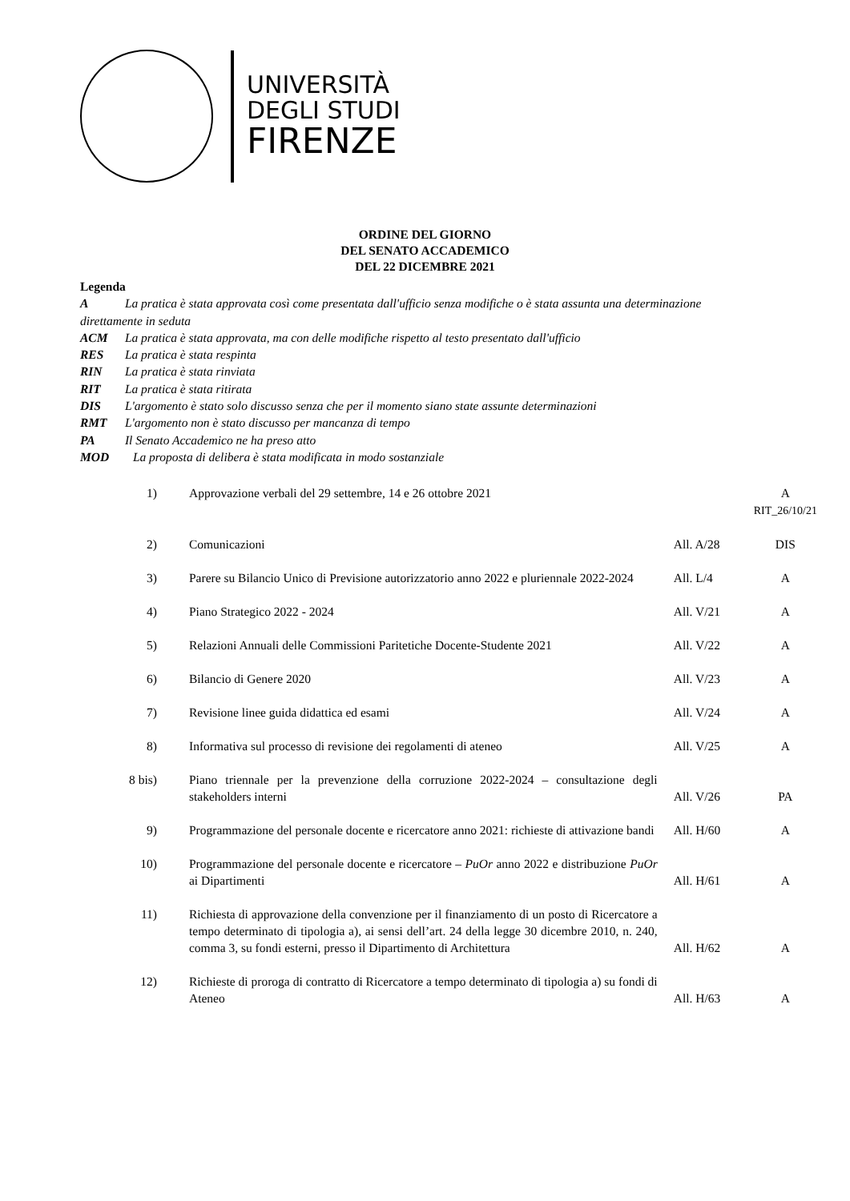UNIVERSITÀ
DEGLI STUDI
FIRENZE
ORDINE DEL GIORNO
DEL SENATO ACCADEMICO
DEL 22 DICEMBRE 2021
Legenda
A La pratica è stata approvata così come presentata dall'ufficio senza modifiche o è stata assunta una determinazione direttamente in seduta
ACM La pratica è stata approvata, ma con delle modifiche rispetto al testo presentato dall'ufficio
RES La pratica è stata respinta
RIN La pratica è stata rinviata
RIT La pratica è stata ritirata
DIS L'argomento è stato solo discusso senza che per il momento siano state assunte determinazioni
RMT L'argomento non è stato discusso per mancanza di tempo
PA Il Senato Accademico ne ha preso atto
MOD La proposta di delibera è stata modificata in modo sostanziale
| 1) | Approvazione verbali del 29 settembre, 14 e 26 ottobre 2021 | | A RIT_26/10/21 |
| 2) | Comunicazioni | All. A/28 | DIS |
| 3) | Parere su Bilancio Unico di Previsione autorizzatorio anno 2022 e pluriennale 2022-2024 | All. L/4 | A |
| 4) | Piano Strategico 2022 - 2024 | All. V/21 | A |
| 5) | Relazioni Annuali delle Commissioni Paritetiche Docente-Studente 2021 | All. V/22 | A |
| 6) | Bilancio di Genere 2020 | All. V/23 | A |
| 7) | Revisione linee guida didattica ed esami | All. V/24 | A |
| 8) | Informativa sul processo di revisione dei regolamenti di ateneo | All. V/25 | A |
| 8 bis) | Piano triennale per la prevenzione della corruzione 2022-2024 – consultazione degli stakeholders interni | All. V/26 | PA |
| 9) | Programmazione del personale docente e ricercatore anno 2021: richieste di attivazione bandi | All. H/60 | A |
| 10) | Programmazione del personale docente e ricercatore – PuOr anno 2022 e distribuzione PuOr ai Dipartimenti | All. H/61 | A |
| 11) | Richiesta di approvazione della convenzione per il finanziamento di un posto di Ricercatore a tempo determinato di tipologia a), ai sensi dell’art. 24 della legge 30 dicembre 2010, n. 240, comma 3, su fondi esterni, presso il Dipartimento di Architettura | All. H/62 | A |
| 12) | Richieste di proroga di contratto di Ricercatore a tempo determinato di tipologia a) su fondi di Ateneo | All. H/63 | A |